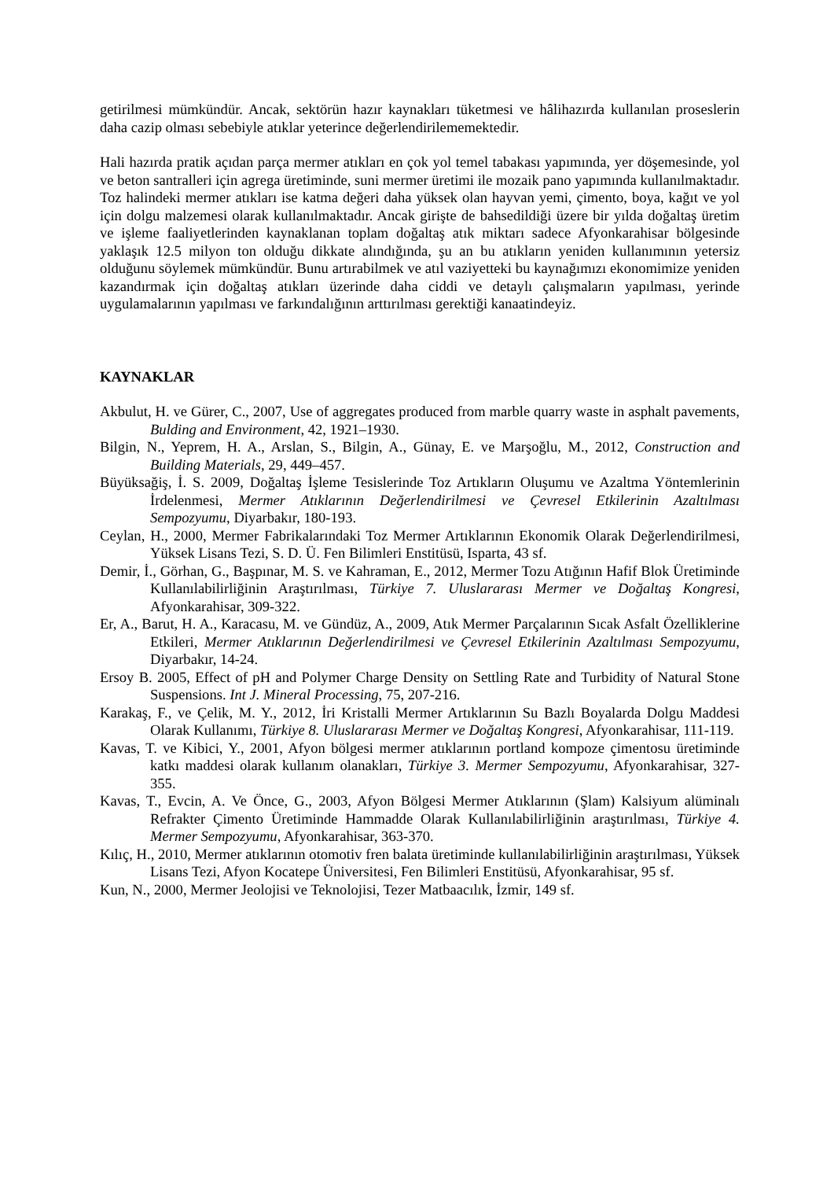getirilmesi mümkündür. Ancak, sektörün hazır kaynakları tüketmesi ve hâlihazırda kullanılan proseslerin daha cazip olması sebebiyle atıklar yeterince değerlendirilememektedir.
Hali hazırda pratik açıdan parça mermer atıkları en çok yol temel tabakası yapımında, yer döşemesinde, yol ve beton santralleri için agrega üretiminde, suni mermer üretimi ile mozaik pano yapımında kullanılmaktadır. Toz halindeki mermer atıkları ise katma değeri daha yüksek olan hayvan yemi, çimento, boya, kağıt ve yol için dolgu malzemesi olarak kullanılmaktadır. Ancak girişte de bahsedildiği üzere bir yılda doğaltaş üretim ve işleme faaliyetlerinden kaynaklanan toplam doğaltaş atık miktarı sadece Afyonkarahisar bölgesinde yaklaşık 12.5 milyon ton olduğu dikkate alındığında, şu an bu atıkların yeniden kullanımının yetersiz olduğunu söylemek mümkündür. Bunu artırabilmek ve atıl vaziyetteki bu kaynağımızı ekonomimize yeniden kazandırmak için doğaltaş atıkları üzerinde daha ciddi ve detaylı çalışmaların yapılması, yerinde uygulamalarının yapılması ve farkındalığının arttırılması gerektiği kanaatindeyiz.
KAYNAKLAR
Akbulut, H. ve Gürer, C., 2007, Use of aggregates produced from marble quarry waste in asphalt pavements, Bulding and Environment, 42, 1921–1930.
Bilgin, N., Yeprem, H. A., Arslan, S., Bilgin, A., Günay, E. ve Marşoğlu, M., 2012, Construction and Building Materials, 29, 449–457.
Büyüksağiş, İ. S. 2009, Doğaltaş İşleme Tesislerinde Toz Artıkların Oluşumu ve Azaltma Yöntemlerinin İrdelenmesi, Mermer Atıklarının Değerlendirilmesi ve Çevresel Etkilerinin Azaltılması Sempozyumu, Diyarbakır, 180-193.
Ceylan, H., 2000, Mermer Fabrikalarındaki Toz Mermer Artıklarının Ekonomik Olarak Değerlendirilmesi, Yüksek Lisans Tezi, S. D. Ü. Fen Bilimleri Enstitüsü, Isparta, 43 sf.
Demir, İ., Görhan, G., Başpınar, M. S. ve Kahraman, E., 2012, Mermer Tozu Atığının Hafif Blok Üretiminde Kullanılabilirliğinin Araştırılması, Türkiye 7. Uluslararası Mermer ve Doğaltaş Kongresi, Afyonkarahisar, 309-322.
Er, A., Barut, H. A., Karacasu, M. ve Gündüz, A., 2009, Atık Mermer Parçalarının Sıcak Asfalt Özelliklerine Etkileri, Mermer Atıklarının Değerlendirilmesi ve Çevresel Etkilerinin Azaltılması Sempozyumu, Diyarbakır, 14-24.
Ersoy B. 2005, Effect of pH and Polymer Charge Density on Settling Rate and Turbidity of Natural Stone Suspensions. Int J. Mineral Processing, 75, 207-216.
Karakaş, F., ve Çelik, M. Y., 2012, İri Kristalli Mermer Artıklarının Su Bazlı Boyalarda Dolgu Maddesi Olarak Kullanımı, Türkiye 8. Uluslararası Mermer ve Doğaltaş Kongresi, Afyonkarahisar, 111-119.
Kavas, T. ve Kibici, Y., 2001, Afyon bölgesi mermer atıklarının portland kompoze çimentosu üretiminde katkı maddesi olarak kullanım olanakları, Türkiye 3. Mermer Sempozyumu, Afyonkarahisar, 327-355.
Kavas, T., Evcin, A. Ve Önce, G., 2003, Afyon Bölgesi Mermer Atıklarının (Şlam) Kalsiyum alüminalı Refrakter Çimento Üretiminde Hammadde Olarak Kullanılabilirliğinin araştırılması, Türkiye 4. Mermer Sempozyumu, Afyonkarahisar, 363-370.
Kılıç, H., 2010, Mermer atıklarının otomotiv fren balata üretiminde kullanılabilirliğinin araştırılması, Yüksek Lisans Tezi, Afyon Kocatepe Üniversitesi, Fen Bilimleri Enstitüsü, Afyonkarahisar, 95 sf.
Kun, N., 2000, Mermer Jeolojisi ve Teknolojisi, Tezer Matbaacılık, İzmir, 149 sf.